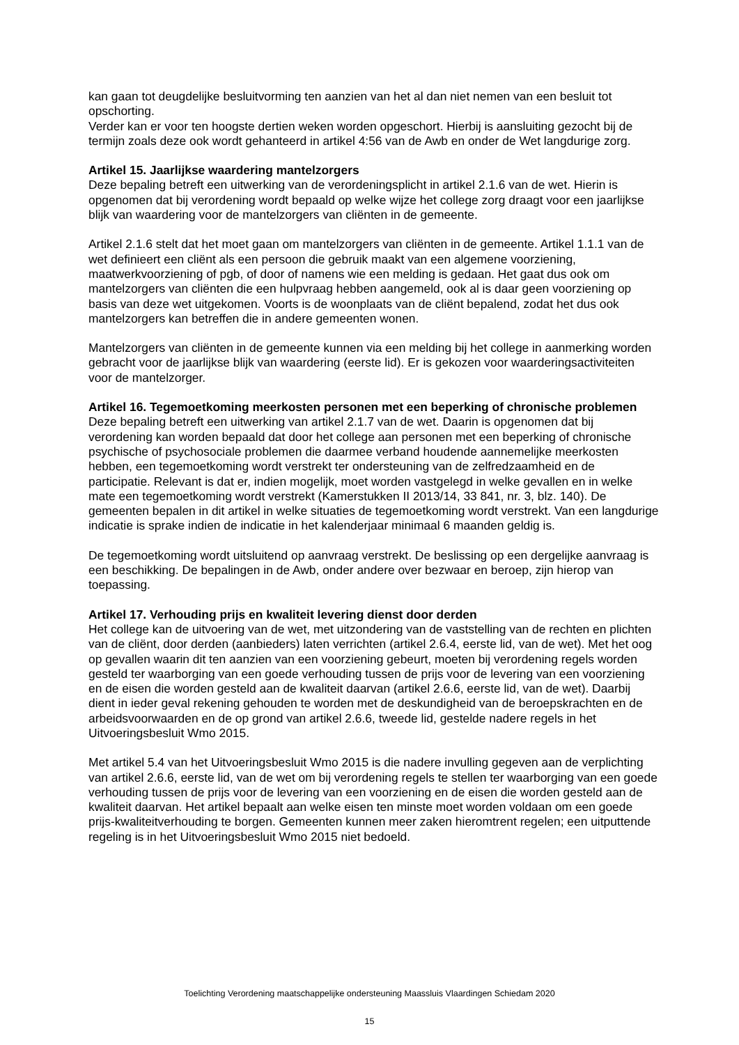kan gaan tot deugdelijke besluitvorming ten aanzien van het al dan niet nemen van een besluit tot opschorting.
Verder kan er voor ten hoogste dertien weken worden opgeschort. Hierbij is aansluiting gezocht bij de termijn zoals deze ook wordt gehanteerd in artikel 4:56 van de Awb en onder de Wet langdurige zorg.
Artikel 15. Jaarlijkse waardering mantelzorgers
Deze bepaling betreft een uitwerking van de verordeningsplicht in artikel 2.1.6 van de wet. Hierin is opgenomen dat bij verordening wordt bepaald op welke wijze het college zorg draagt voor een jaarlijkse blijk van waardering voor de mantelzorgers van cliënten in de gemeente.
Artikel 2.1.6 stelt dat het moet gaan om mantelzorgers van cliënten in de gemeente. Artikel 1.1.1 van de wet definieert een cliënt als een persoon die gebruik maakt van een algemene voorziening, maatwerkvoorziening of pgb, of door of namens wie een melding is gedaan. Het gaat dus ook om mantelzorgers van cliënten die een hulpvraag hebben aangemeld, ook al is daar geen voorziening op basis van deze wet uitgekomen. Voorts is de woonplaats van de cliënt bepalend, zodat het dus ook mantelzorgers kan betreffen die in andere gemeenten wonen.
Mantelzorgers van cliënten in de gemeente kunnen via een melding bij het college in aanmerking worden gebracht voor de jaarlijkse blijk van waardering (eerste lid). Er is gekozen voor waarderingsactiviteiten voor de mantelzorger.
Artikel 16. Tegemoetkoming meerkosten personen met een beperking of chronische problemen
Deze bepaling betreft een uitwerking van artikel 2.1.7 van de wet. Daarin is opgenomen dat bij verordening kan worden bepaald dat door het college aan personen met een beperking of chronische psychische of psychosociale problemen die daarmee verband houdende aannemelijke meerkosten hebben, een tegemoetkoming wordt verstrekt ter ondersteuning van de zelfredzaamheid en de participatie. Relevant is dat er, indien mogelijk, moet worden vastgelegd in welke gevallen en in welke mate een tegemoetkoming wordt verstrekt (Kamerstukken II 2013/14, 33 841, nr. 3, blz. 140). De gemeenten bepalen in dit artikel in welke situaties de tegemoetkoming wordt verstrekt. Van een langdurige indicatie is sprake indien de indicatie in het kalenderjaar minimaal 6 maanden geldig is.
De tegemoetkoming wordt uitsluitend op aanvraag verstrekt. De beslissing op een dergelijke aanvraag is een beschikking. De bepalingen in de Awb, onder andere over bezwaar en beroep, zijn hierop van toepassing.
Artikel 17. Verhouding prijs en kwaliteit levering dienst door derden
Het college kan de uitvoering van de wet, met uitzondering van de vaststelling van de rechten en plichten van de cliënt, door derden (aanbieders) laten verrichten (artikel 2.6.4, eerste lid, van de wet). Met het oog op gevallen waarin dit ten aanzien van een voorziening gebeurt, moeten bij verordening regels worden gesteld ter waarborging van een goede verhouding tussen de prijs voor de levering van een voorziening en de eisen die worden gesteld aan de kwaliteit daarvan (artikel 2.6.6, eerste lid, van de wet). Daarbij dient in ieder geval rekening gehouden te worden met de deskundigheid van de beroepskrachten en de arbeidsvoorwaarden en de op grond van artikel 2.6.6, tweede lid, gestelde nadere regels in het Uitvoeringsbesluit Wmo 2015.
Met artikel 5.4 van het Uitvoeringsbesluit Wmo 2015 is die nadere invulling gegeven aan de verplichting van artikel 2.6.6, eerste lid, van de wet om bij verordening regels te stellen ter waarborging van een goede verhouding tussen de prijs voor de levering van een voorziening en de eisen die worden gesteld aan de kwaliteit daarvan. Het artikel bepaalt aan welke eisen ten minste moet worden voldaan om een goede prijs-kwaliteitverhouding te borgen. Gemeenten kunnen meer zaken hieromtrent regelen; een uitputtende regeling is in het Uitvoeringsbesluit Wmo 2015 niet bedoeld.
Toelichting Verordening maatschappelijke ondersteuning Maassluis Vlaardingen Schiedam 2020
15